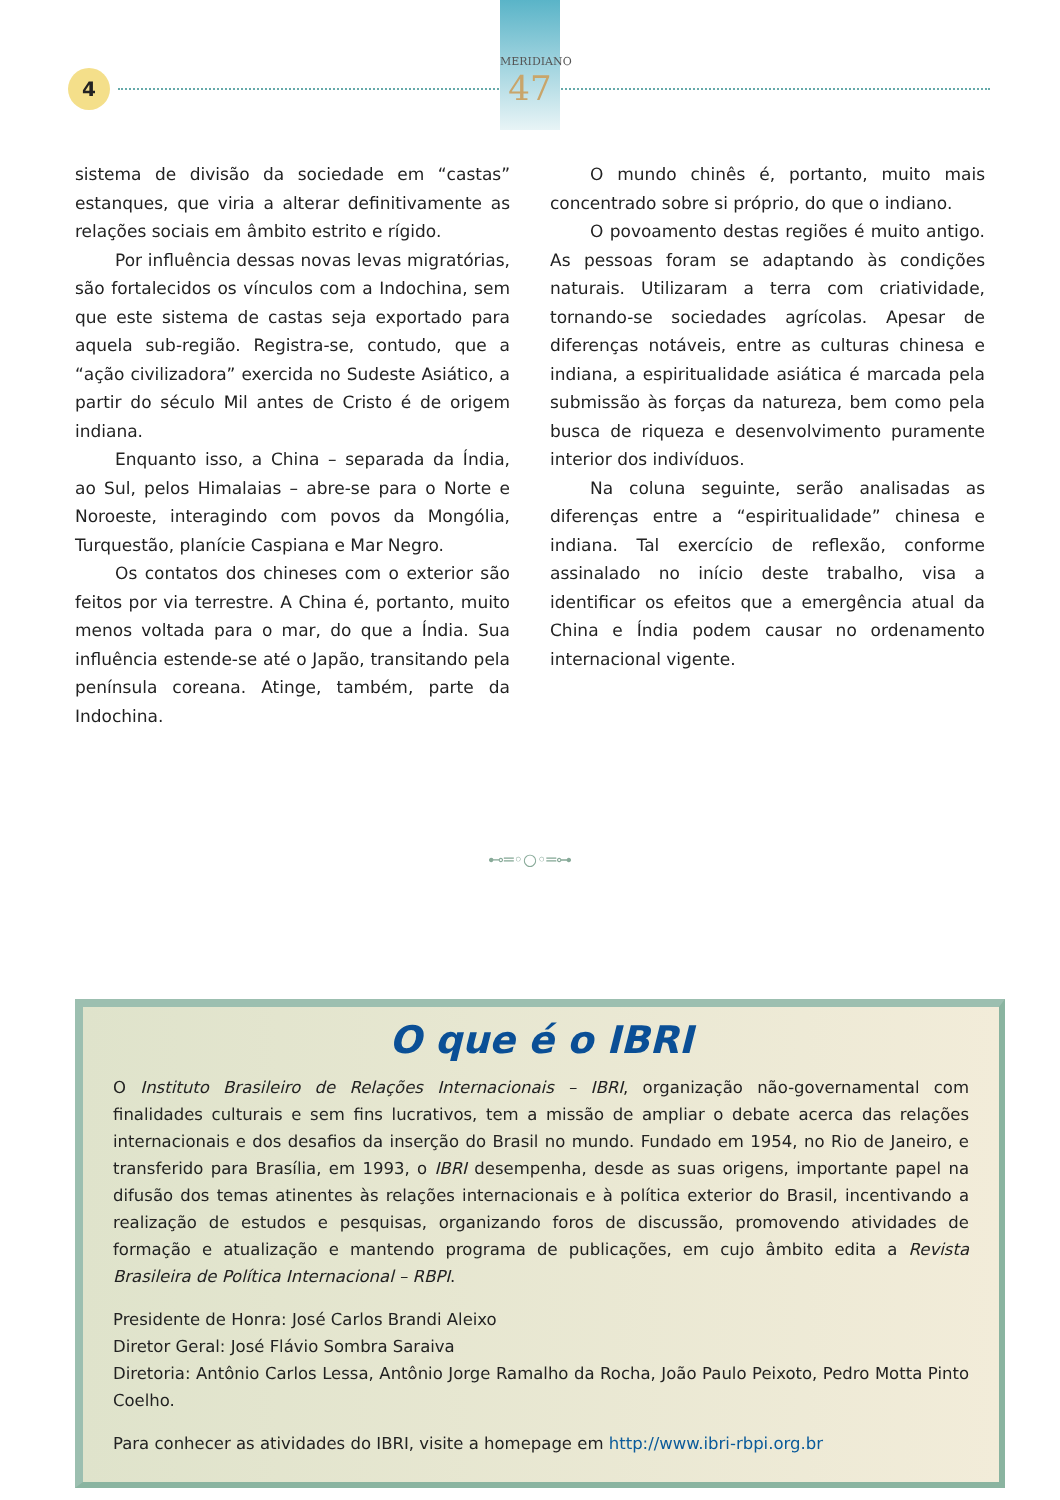4
MERIDIANO
47
sistema de divisão da sociedade em “castas” estanques, que viria a alterar definitivamente as relações sociais em âmbito estrito e rígido.
Por influência dessas novas levas migratórias, são fortalecidos os vínculos com a Indochina, sem que este sistema de castas seja exportado para aquela sub-região. Registra-se, contudo, que a “ação civilizadora” exercida no Sudeste Asiático, a partir do século Mil antes de Cristo é de origem indiana.
Enquanto isso, a China – separada da Índia, ao Sul, pelos Himalaias – abre-se para o Norte e Noroeste, interagindo com povos da Mongólia, Turquestão, planície Caspiana e Mar Negro.
Os contatos dos chineses com o exterior são feitos por via terrestre. A China é, portanto, muito menos voltada para o mar, do que a Índia. Sua influência estende-se até o Japão, transitando pela península coreana. Atinge, também, parte da Indochina.
O mundo chinês é, portanto, muito mais concentrado sobre si próprio, do que o indiano.
O povoamento destas regiões é muito antigo. As pessoas foram se adaptando às condições naturais. Utilizaram a terra com criatividade, tornando-se sociedades agrícolas. Apesar de diferenças notáveis, entre as culturas chinesa e indiana, a espiritualidade asiática é marcada pela submissão às forças da natureza, bem como pela busca de riqueza e desenvolvimento puramente interior dos indivíduos.
Na coluna seguinte, serão analisadas as diferenças entre a “espiritualidade” chinesa e indiana. Tal exercício de reflexão, conforme assinalado no início deste trabalho, visa a identificar os efeitos que a emergência atual da China e Índia podem causar no ordenamento internacional vigente.
⊷═◦○◦═⊶
O que é o IBRI
O Instituto Brasileiro de Relações Internacionais – IBRI, organização não-governamental com finalidades culturais e sem fins lucrativos, tem a missão de ampliar o debate acerca das relações internacionais e dos desafios da inserção do Brasil no mundo. Fundado em 1954, no Rio de Janeiro, e transferido para Brasília, em 1993, o IBRI desempenha, desde as suas origens, importante papel na difusão dos temas atinentes às relações internacionais e à política exterior do Brasil, incentivando a realização de estudos e pesquisas, organizando foros de discussão, promovendo atividades de formação e atualização e mantendo programa de publicações, em cujo âmbito edita a Revista Brasileira de Política Internacional – RBPI.
Presidente de Honra: José Carlos Brandi Aleixo
Diretor Geral: José Flávio Sombra Saraiva
Diretoria: Antônio Carlos Lessa, Antônio Jorge Ramalho da Rocha, João Paulo Peixoto, Pedro Motta Pinto Coelho.
Para conhecer as atividades do IBRI, visite a homepage em http://www.ibri-rbpi.org.br